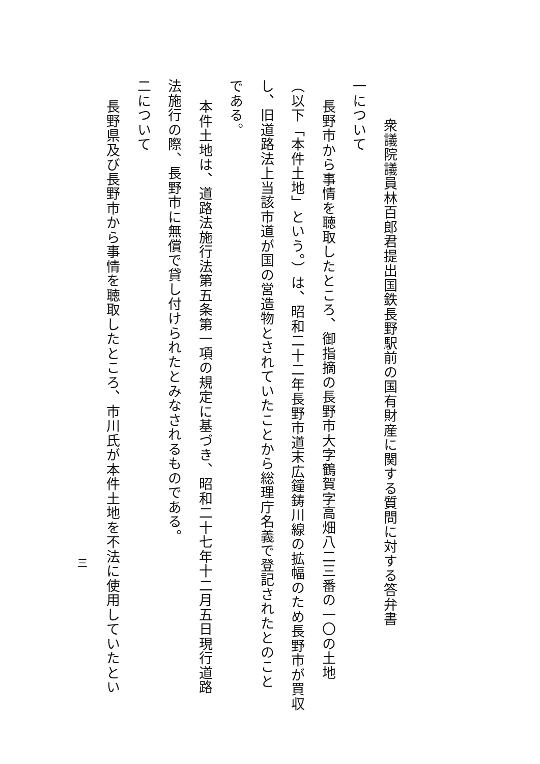衆議院議員林百郎君提出国鉄長野駅前の国有財産に関する質問に対する答弁書
一について
長野市から事情を聴取したところ、御指摘の長野市大字鶴賀字高畑八二三番の一〇の土地
（以下「本件土地」という。）は、昭和二十二年長野市道末広鐘鋳川線の拡幅のため長野市が買収
し、旧道路法上当該市道が国の営造物とされていたことから総理庁名義で登記されたとのこと
である。
本件土地は、道路法施行法第五条第一項の規定に基づき、昭和二十七年十二月五日現行道路
法施行の際、長野市に無償で貸し付けられたとみなされるものである。
二について
長野県及び長野市から事情を聴取したところ、市川氏が本件土地を不法に使用していたとい
三